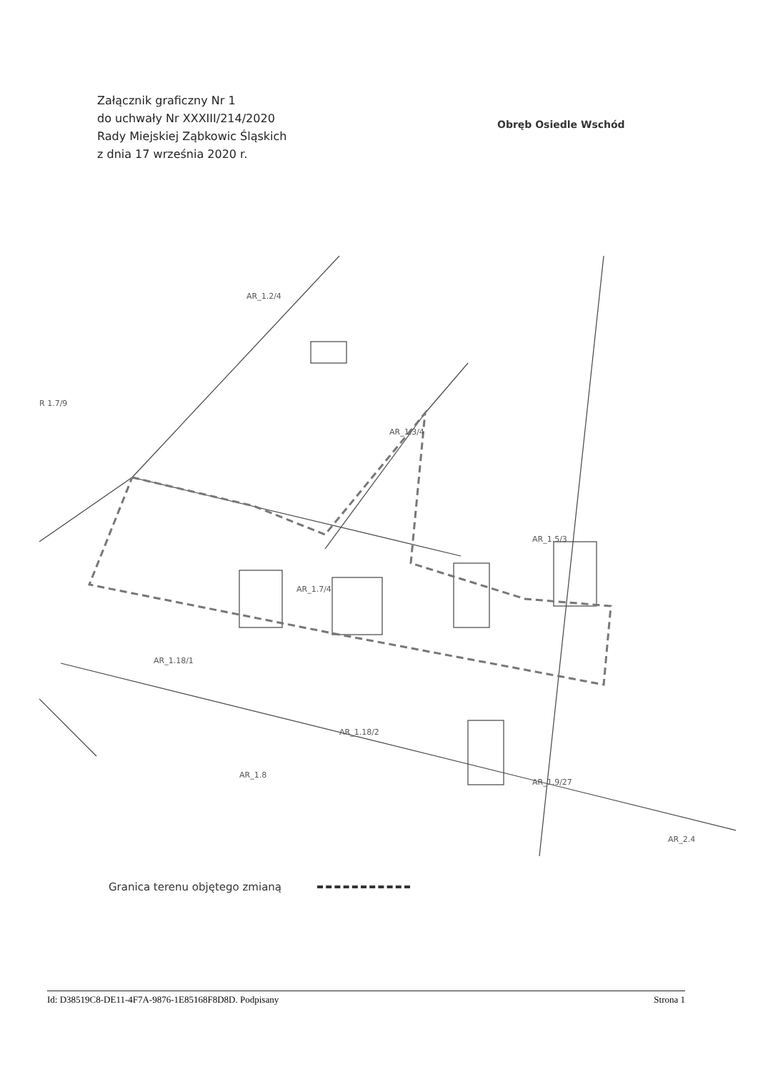Załącznik graficzny Nr 1
do uchwały Nr XXXIII/214/2020
Rady Miejskiej Ząbkowic Śląskich
z dnia 17 września 2020 r.
Obręb Osiedle Wschód
AR_1.2/4
R 1.7/9
AR_1.3/4
AR_1.5/3
AR_1.7/4
AR_1.18/1
AR_1.18/2
AR_1.8
AR_1.9/27
AR_2.4
Granica terenu objętego zmianą
Id: D38519C8-DE11-4F7A-9876-1E85168F8D8D. Podpisany Strona 1